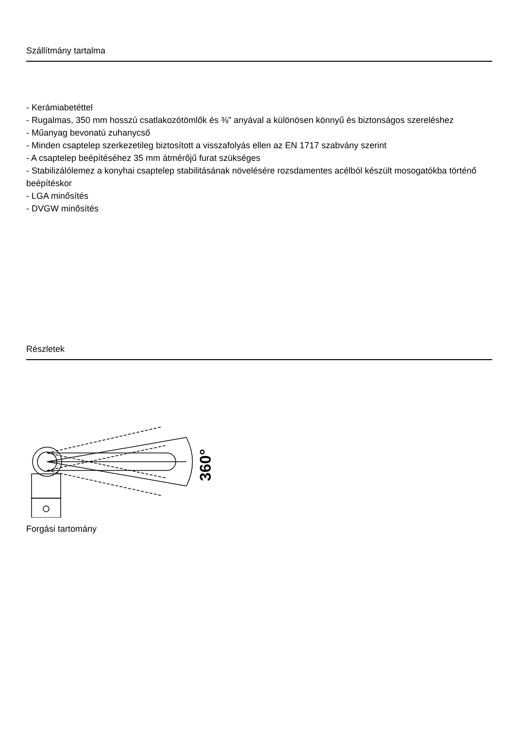Szállítmány tartalma
- Kerámiabetéttel
- Rugalmas, 350 mm hosszú csatlakozótömlők és ⅜" anyával a különösen könnyű és biztonságos szereléshez
- Műanyag bevonatú zuhanycső
- Minden csaptelep szerkezetileg biztosított a visszafolyás ellen az EN 1717 szabvány szerint
- A csaptelep beépítéséhez 35 mm átmérőjű furat szükséges
- Stabilizálólemez a konyhai csaptelep stabilitásának növelésére rozsdamentes acélból készült mosogatókba történő beépítéskor
- LGA minősítés
- DVGW minősítés
Részletek
360°
Forgási tartomány